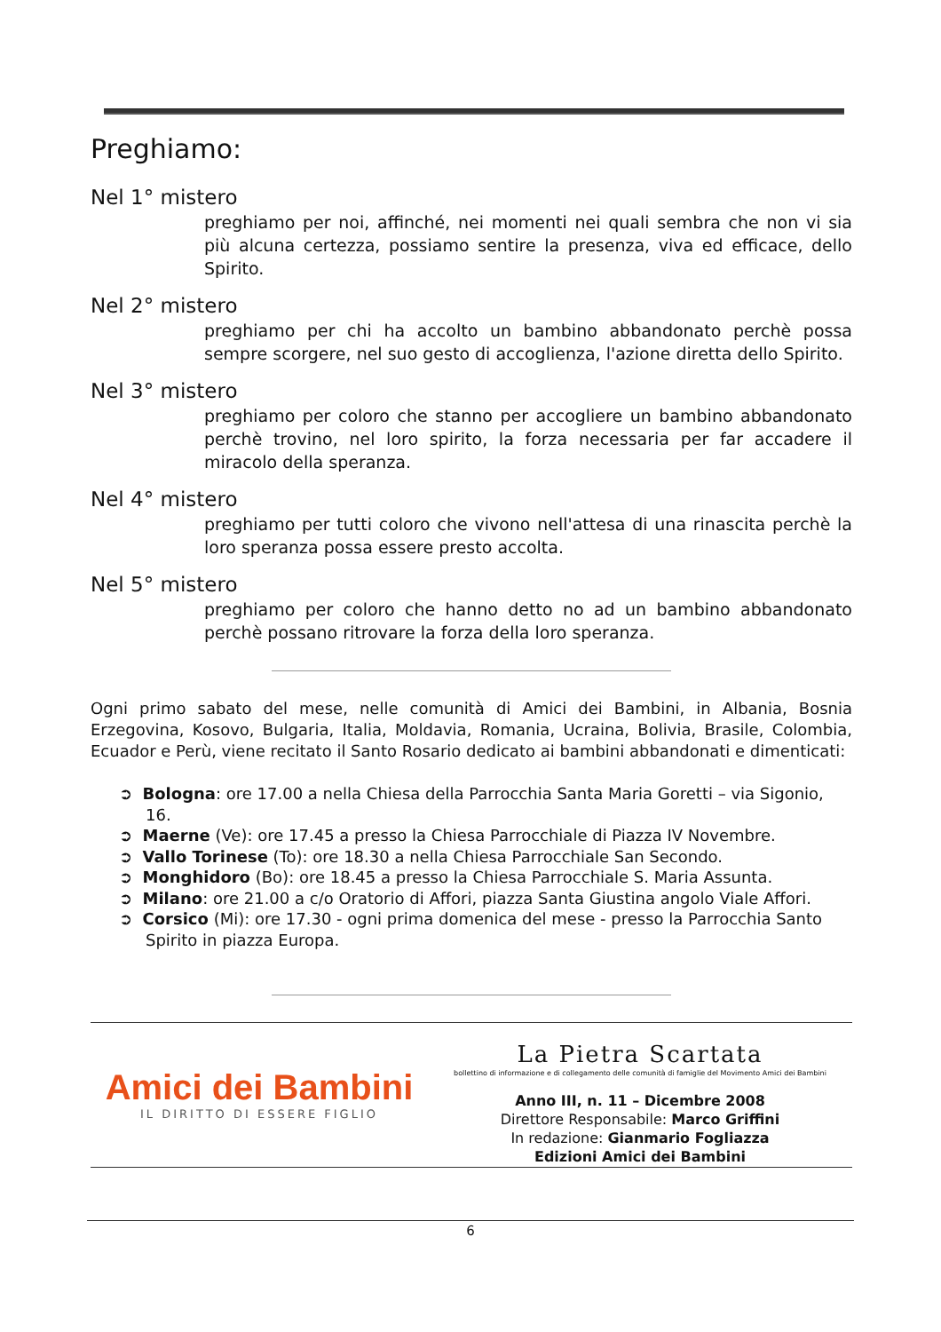Preghiamo:
Nel 1° mistero
preghiamo per noi, affinché, nei momenti nei quali sembra che non vi sia più alcuna certezza, possiamo sentire la presenza, viva ed efficace, dello Spirito.
Nel 2° mistero
preghiamo per chi ha accolto un bambino abbandonato perchè possa sempre scorgere, nel suo gesto di accoglienza, l'azione diretta dello Spirito.
Nel 3° mistero
preghiamo per coloro che stanno per accogliere un bambino abbandonato perchè trovino, nel loro spirito, la forza necessaria per far accadere il miracolo della speranza.
Nel 4° mistero
preghiamo per tutti coloro che vivono nell'attesa di una rinascita perchè la loro speranza possa essere presto accolta.
Nel 5° mistero
preghiamo per coloro che hanno detto no ad un bambino abbandonato perchè possano ritrovare la forza della loro speranza.
Ogni primo sabato del mese, nelle comunità di Amici dei Bambini, in Albania, Bosnia Erzegovina, Kosovo, Bulgaria, Italia, Moldavia, Romania, Ucraina, Bolivia, Brasile, Colombia, Ecuador e Perù, viene recitato il Santo Rosario dedicato ai bambini abbandonati e dimenticati:
➲ Bologna: ore 17.00 a nella Chiesa della Parrocchia Santa Maria Goretti – via Sigonio, 16.
➲ Maerne (Ve): ore 17.45 a presso la Chiesa Parrocchiale di Piazza IV Novembre.
➲ Vallo Torinese (To): ore 18.30 a nella Chiesa Parrocchiale San Secondo.
➲ Monghidoro (Bo): ore 18.45 a presso la Chiesa Parrocchiale S. Maria Assunta.
➲ Milano: ore 21.00 a c/o Oratorio di Affori, piazza Santa Giustina angolo Viale Affori.
➲ Corsico (Mi): ore 17.30 - ogni prima domenica del mese - presso la Parrocchia Santo Spirito in piazza Europa.
Amici dei Bambini
IL DIRITTO DI ESSERE FIGLIO
La Pietra Scartata
bollettino di informazione e di collegamento delle comunità di famiglie del Movimento Amici dei Bambini
Anno III, n. 11 – Dicembre 2008
Direttore Responsabile: Marco Griffini
In redazione: Gianmario Fogliazza
Edizioni Amici dei Bambini
6